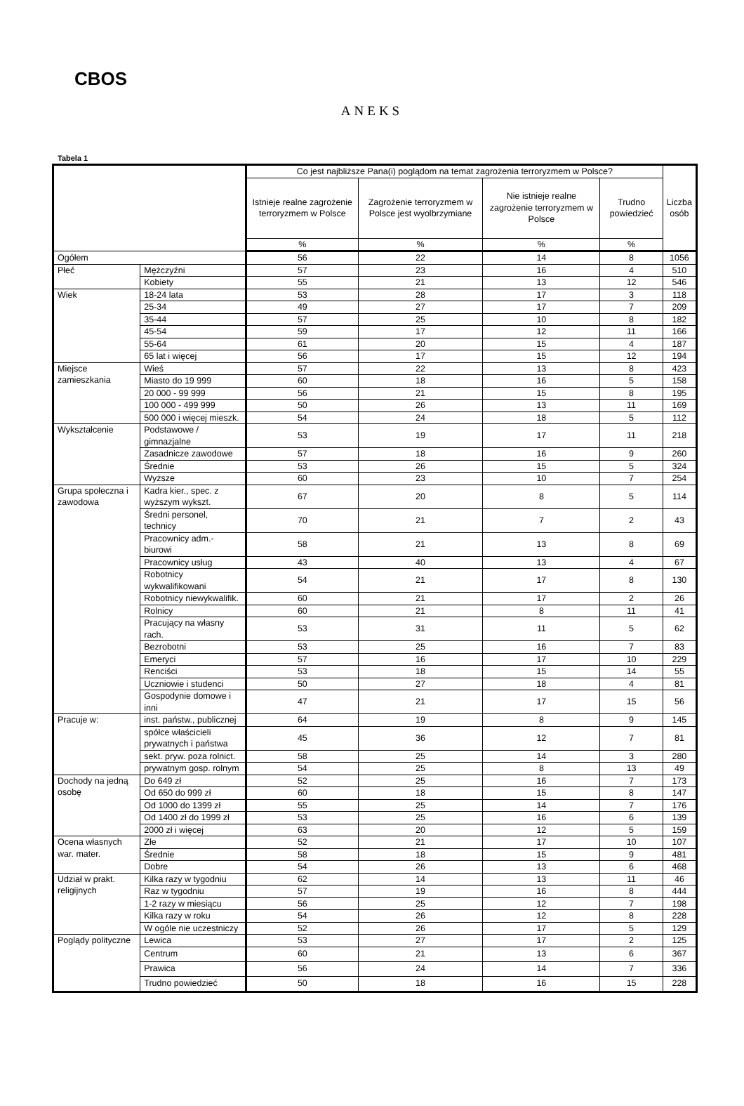CBOS
ANEKS
Tabela 1
| | | Co jest najbliższe Pana(i) poglądom na temat zagrożenia terroryzmem w Polsce? | | | | Liczba osób |
| --- | --- | --- | --- | --- | --- | --- |
| | | Istnieje realne zagrożenie terroryzmem w Polsce | Zagrożenie terroryzmem w Polsce jest wyolbrzymiane | Nie istnieje realne zagrożenie terroryzmem w Polsce | Trudno powiedzieć | |
| | | % | % | % | % | |
| Ogółem | | 56 | 22 | 14 | 8 | 1056 |
| Płeć | Mężczyźni | 57 | 23 | 16 | 4 | 510 |
| | Kobiety | 55 | 21 | 13 | 12 | 546 |
| Wiek | 18-24 lata | 53 | 28 | 17 | 3 | 118 |
| | 25-34 | 49 | 27 | 17 | 7 | 209 |
| | 35-44 | 57 | 25 | 10 | 8 | 182 |
| | 45-54 | 59 | 17 | 12 | 11 | 166 |
| | 55-64 | 61 | 20 | 15 | 4 | 187 |
| | 65 lat i więcej | 56 | 17 | 15 | 12 | 194 |
| Miejsce zamieszkania | Wieś | 57 | 22 | 13 | 8 | 423 |
| | Miasto do 19 999 | 60 | 18 | 16 | 5 | 158 |
| | 20 000 - 99 999 | 56 | 21 | 15 | 8 | 195 |
| | 100 000 - 499 999 | 50 | 26 | 13 | 11 | 169 |
| | 500 000 i więcej mieszk. | 54 | 24 | 18 | 5 | 112 |
| Wykształcenie | Podstawowe / gimnazjalne | 53 | 19 | 17 | 11 | 218 |
| | Zasadnicze zawodowe | 57 | 18 | 16 | 9 | 260 |
| | Średnie | 53 | 26 | 15 | 5 | 324 |
| | Wyższe | 60 | 23 | 10 | 7 | 254 |
| Grupa społeczna i zawodowa | Kadra kier., spec. z wyższym wykszt. | 67 | 20 | 8 | 5 | 114 |
| | Średni personel, technicy | 70 | 21 | 7 | 2 | 43 |
| | Pracownicy adm.-biurowi | 58 | 21 | 13 | 8 | 69 |
| | Pracownicy usług | 43 | 40 | 13 | 4 | 67 |
| | Robotnicy wykwalifikowani | 54 | 21 | 17 | 8 | 130 |
| | Robotnicy niewykwalifik. | 60 | 21 | 17 | 2 | 26 |
| | Rolnicy | 60 | 21 | 8 | 11 | 41 |
| | Pracujący na własny rach. | 53 | 31 | 11 | 5 | 62 |
| | Bezrobotni | 53 | 25 | 16 | 7 | 83 |
| | Emeryci | 57 | 16 | 17 | 10 | 229 |
| | Renciści | 53 | 18 | 15 | 14 | 55 |
| | Uczniowie i studenci | 50 | 27 | 18 | 4 | 81 |
| | Gospodynie domowe i inni | 47 | 21 | 17 | 15 | 56 |
| Pracuje w: | inst. państw., publicznej | 64 | 19 | 8 | 9 | 145 |
| | spółce właścicieli prywatnych i państwa | 45 | 36 | 12 | 7 | 81 |
| | sekt. pryw. poza rolnict. | 58 | 25 | 14 | 3 | 280 |
| | prywatnym gosp. rolnym | 54 | 25 | 8 | 13 | 49 |
| Dochody na jedną osobę | Do 649 zł | 52 | 25 | 16 | 7 | 173 |
| | Od 650 do 999 zł | 60 | 18 | 15 | 8 | 147 |
| | Od 1000 do 1399 zł | 55 | 25 | 14 | 7 | 176 |
| | Od 1400 zł do 1999 zł | 53 | 25 | 16 | 6 | 139 |
| | 2000 zł i więcej | 63 | 20 | 12 | 5 | 159 |
| Ocena własnych war. mater. | Złe | 52 | 21 | 17 | 10 | 107 |
| | Średnie | 58 | 18 | 15 | 9 | 481 |
| | Dobre | 54 | 26 | 13 | 6 | 468 |
| Udział w prakt. religijnych | Kilka razy w tygodniu | 62 | 14 | 13 | 11 | 46 |
| | Raz w tygodniu | 57 | 19 | 16 | 8 | 444 |
| | 1-2 razy w miesiącu | 56 | 25 | 12 | 7 | 198 |
| | Kilka razy w roku | 54 | 26 | 12 | 8 | 228 |
| | W ogóle nie uczestniczy | 52 | 26 | 17 | 5 | 129 |
| Poglądy polityczne | Lewica | 53 | 27 | 17 | 2 | 125 |
| | Centrum | 60 | 21 | 13 | 6 | 367 |
| | Prawica | 56 | 24 | 14 | 7 | 336 |
| | Trudno powiedzieć | 50 | 18 | 16 | 15 | 228 |